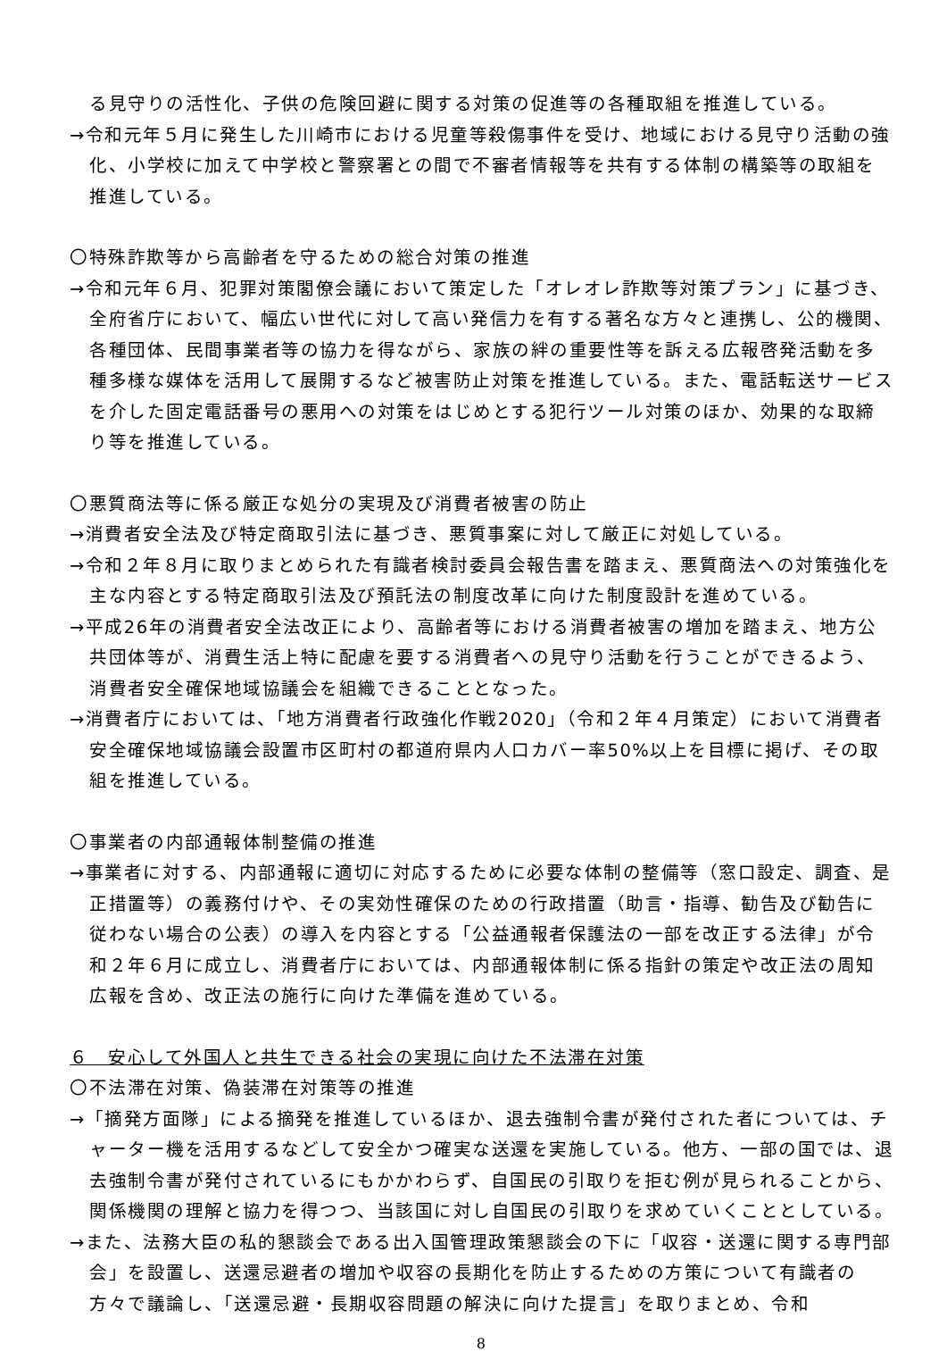る見守りの活性化、子供の危険回避に関する対策の促進等の各種取組を推進している。
→令和元年５月に発生した川崎市における児童等殺傷事件を受け、地域における見守り活動の強化、小学校に加えて中学校と警察署との間で不審者情報等を共有する体制の構築等の取組を推進している。
〇特殊詐欺等から高齢者を守るための総合対策の推進
→令和元年６月、犯罪対策閣僚会議において策定した「オレオレ詐欺等対策プラン」に基づき、全府省庁において、幅広い世代に対して高い発信力を有する著名な方々と連携し、公的機関、各種団体、民間事業者等の協力を得ながら、家族の絆の重要性等を訴える広報啓発活動を多種多様な媒体を活用して展開するなど被害防止対策を推進している。また、電話転送サービスを介した固定電話番号の悪用への対策をはじめとする犯行ツール対策のほか、効果的な取締り等を推進している。
〇悪質商法等に係る厳正な処分の実現及び消費者被害の防止
→消費者安全法及び特定商取引法に基づき、悪質事案に対して厳正に対処している。
→令和２年８月に取りまとめられた有識者検討委員会報告書を踏まえ、悪質商法への対策強化を主な内容とする特定商取引法及び預託法の制度改革に向けた制度設計を進めている。
→平成26年の消費者安全法改正により、高齢者等における消費者被害の増加を踏まえ、地方公共団体等が、消費生活上特に配慮を要する消費者への見守り活動を行うことができるよう、消費者安全確保地域協議会を組織できることとなった。
→消費者庁においては、「地方消費者行政強化作戦2020」（令和２年４月策定）において消費者安全確保地域協議会設置市区町村の都道府県内人口カバー率50%以上を目標に掲げ、その取組を推進している。
〇事業者の内部通報体制整備の推進
→事業者に対する、内部通報に適切に対応するために必要な体制の整備等（窓口設定、調査、是正措置等）の義務付けや、その実効性確保のための行政措置（助言・指導、勧告及び勧告に従わない場合の公表）の導入を内容とする「公益通報者保護法の一部を改正する法律」が令和２年６月に成立し、消費者庁においては、内部通報体制に係る指針の策定や改正法の周知広報を含め、改正法の施行に向けた準備を進めている。
６　安心して外国人と共生できる社会の実現に向けた不法滞在対策
〇不法滞在対策、偽装滞在対策等の推進
→「摘発方面隊」による摘発を推進しているほか、退去強制令書が発付された者については、チャーター機を活用するなどして安全かつ確実な送還を実施している。他方、一部の国では、退去強制令書が発付されているにもかかわらず、自国民の引取りを拒む例が見られることから、関係機関の理解と協力を得つつ、当該国に対し自国民の引取りを求めていくこととしている。
→また、法務大臣の私的懇談会である出入国管理政策懇談会の下に「収容・送還に関する専門部会」を設置し、送還忌避者の増加や収容の長期化を防止するための方策について有識者の方々で議論し、「送還忌避・長期収容問題の解決に向けた提言」を取りまとめ、令和
8